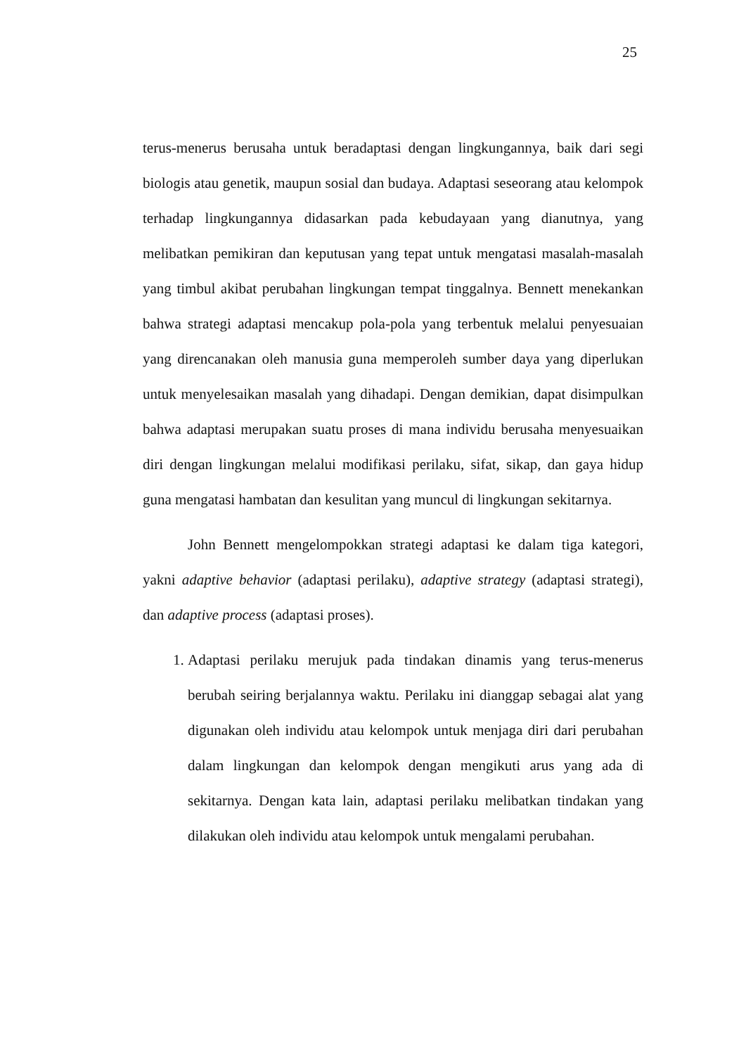25
terus-menerus berusaha untuk beradaptasi dengan lingkungannya, baik dari segi biologis atau genetik, maupun sosial dan budaya. Adaptasi seseorang atau kelompok terhadap lingkungannya didasarkan pada kebudayaan yang dianutnya, yang melibatkan pemikiran dan keputusan yang tepat untuk mengatasi masalah-masalah yang timbul akibat perubahan lingkungan tempat tinggalnya. Bennett menekankan bahwa strategi adaptasi mencakup pola-pola yang terbentuk melalui penyesuaian yang direncanakan oleh manusia guna memperoleh sumber daya yang diperlukan untuk menyelesaikan masalah yang dihadapi. Dengan demikian, dapat disimpulkan bahwa adaptasi merupakan suatu proses di mana individu berusaha menyesuaikan diri dengan lingkungan melalui modifikasi perilaku, sifat, sikap, dan gaya hidup guna mengatasi hambatan dan kesulitan yang muncul di lingkungan sekitarnya.
John Bennett mengelompokkan strategi adaptasi ke dalam tiga kategori, yakni adaptive behavior (adaptasi perilaku), adaptive strategy (adaptasi strategi), dan adaptive process (adaptasi proses).
1. Adaptasi perilaku merujuk pada tindakan dinamis yang terus-menerus berubah seiring berjalannya waktu. Perilaku ini dianggap sebagai alat yang digunakan oleh individu atau kelompok untuk menjaga diri dari perubahan dalam lingkungan dan kelompok dengan mengikuti arus yang ada di sekitarnya. Dengan kata lain, adaptasi perilaku melibatkan tindakan yang dilakukan oleh individu atau kelompok untuk mengalami perubahan.